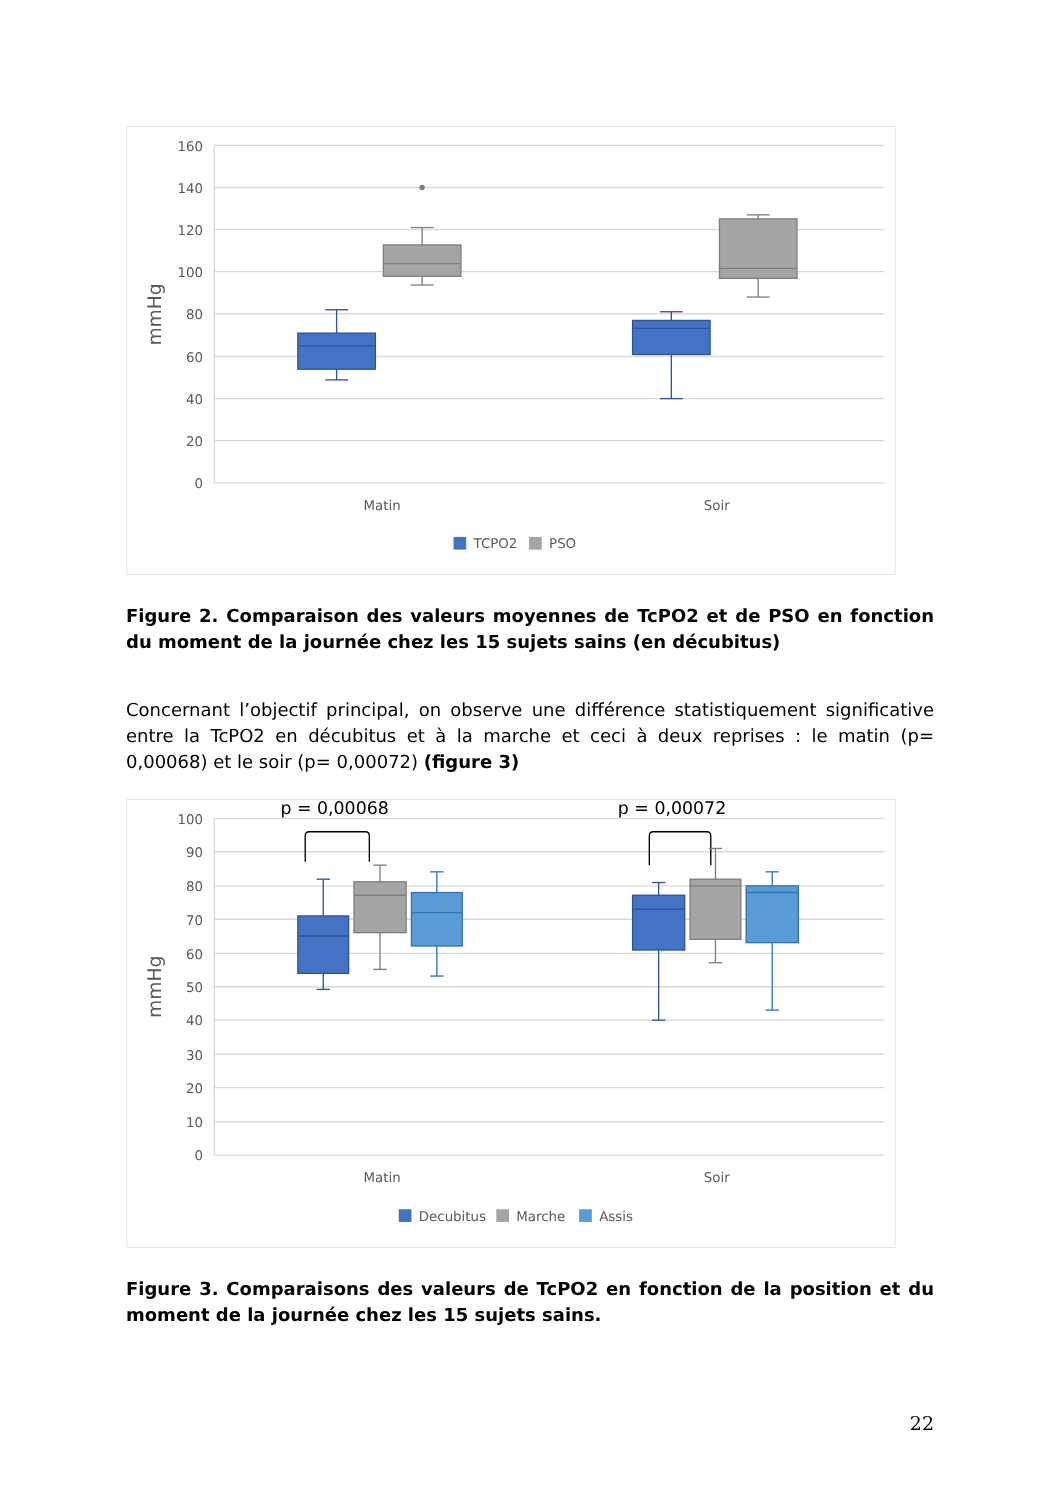160
140
120
100
80
60
40
20
0
mmHg
Matin
Soir
TCPO2
PSO
Figure 2. Comparaison des valeurs moyennes de TcPO2 et de PSO en fonction du moment de la journée chez les 15 sujets sains (en décubitus)
Concernant l’objectif principal, on observe une différence statistiquement significative entre la TcPO2 en décubitus et à la marche et ceci à deux reprises : le matin (p= 0,00068) et le soir (p= 0,00072) (figure 3)
100
90
80
70
60
50
40
30
20
10
0
mmHg
p = 0,00068
p = 0,00072
Matin
Soir
Decubitus
Marche
Assis
Figure 3. Comparaisons des valeurs de TcPO2 en fonction de la position et du moment de la journée chez les 15 sujets sains.
22